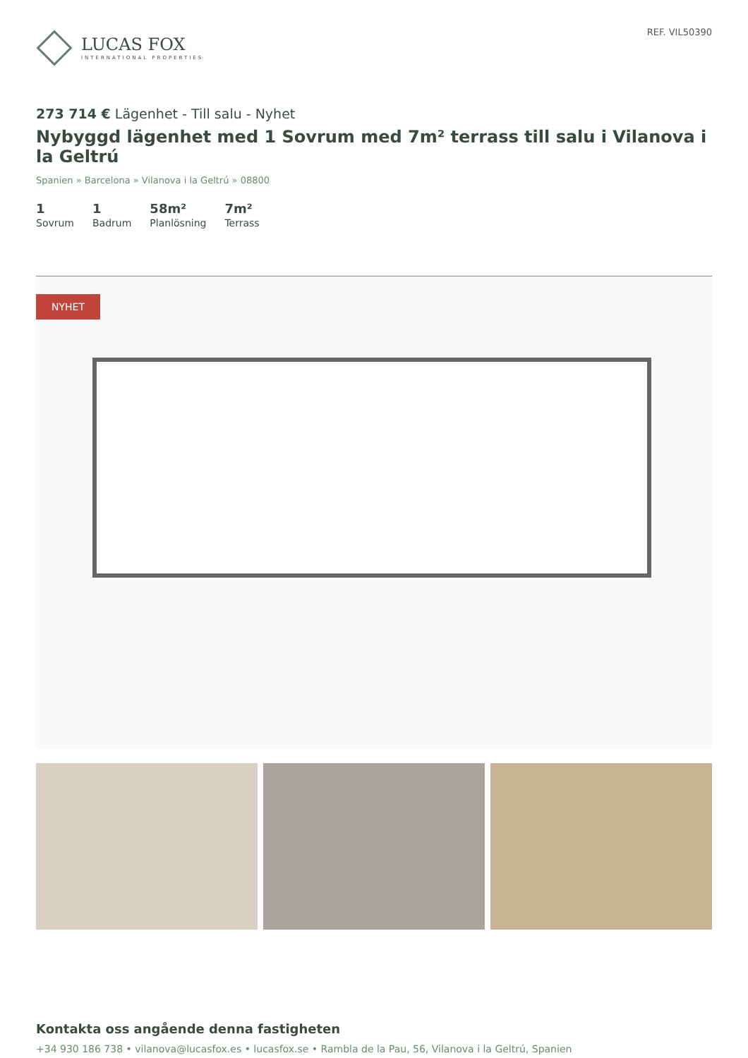LUCAS FOX
INTERNATIONAL PROPERTIES
REF. VIL50390
273 714 € Lägenhet - Till salu - Nyhet
Nybyggd lägenhet med 1 Sovrum med 7m² terrass till salu i Vilanova i la Geltrú
Spanien » Barcelona » Vilanova i la Geltrú » 08800
1
Sovrum
1
Badrum
58m²
Planlösning
7m²
Terrass
NYHET
Kontakta oss angående denna fastigheten
+34 930 186 738 • vilanova@lucasfox.es • lucasfox.se • Rambla de la Pau, 56, Vilanova i la Geltrú, Spanien